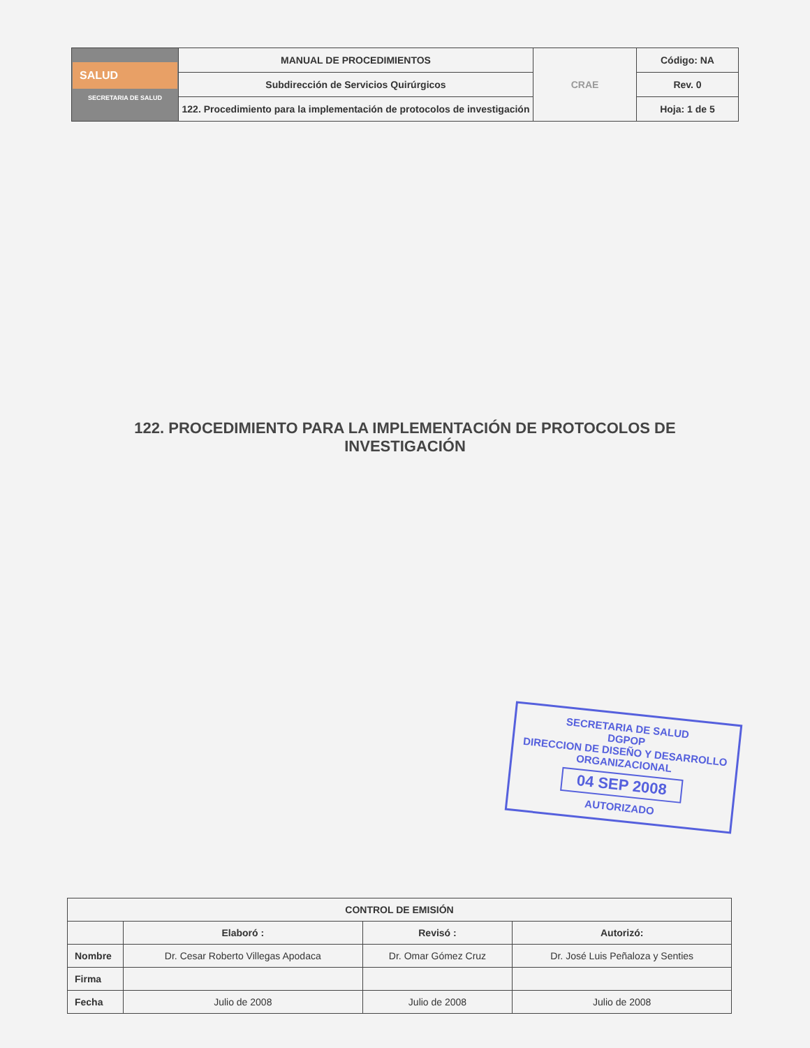| SALUD SECRETARIA DE SALUD | MANUAL DE PROCEDIMIENTOS | CRAE | Código: NA |
| | Subdirección de Servicios Quirúrgicos | | Rev. 0 |
| | 122. Procedimiento para la implementación de protocolos de investigación | | Hoja: 1 de 5 |
122. PROCEDIMIENTO PARA LA IMPLEMENTACIÓN DE PROTOCOLOS DE
INVESTIGACIÓN
SECRETARIA DE SALUD
DGPOP
DIRECCION DE DISEÑO Y DESARROLLO ORGANIZACIONAL
04 SEP 2008
AUTORIZADO
| CONTROL DE EMISIÓN | | | |
| | Elaboró : | Revisó : | Autorizó: |
| Nombre | Dr. Cesar Roberto Villegas Apodaca | Dr. Omar Gómez Cruz | Dr. José Luis Peñaloza y Senties |
| Firma | | | |
| Fecha | Julio de 2008 | Julio de 2008 | Julio de 2008 |